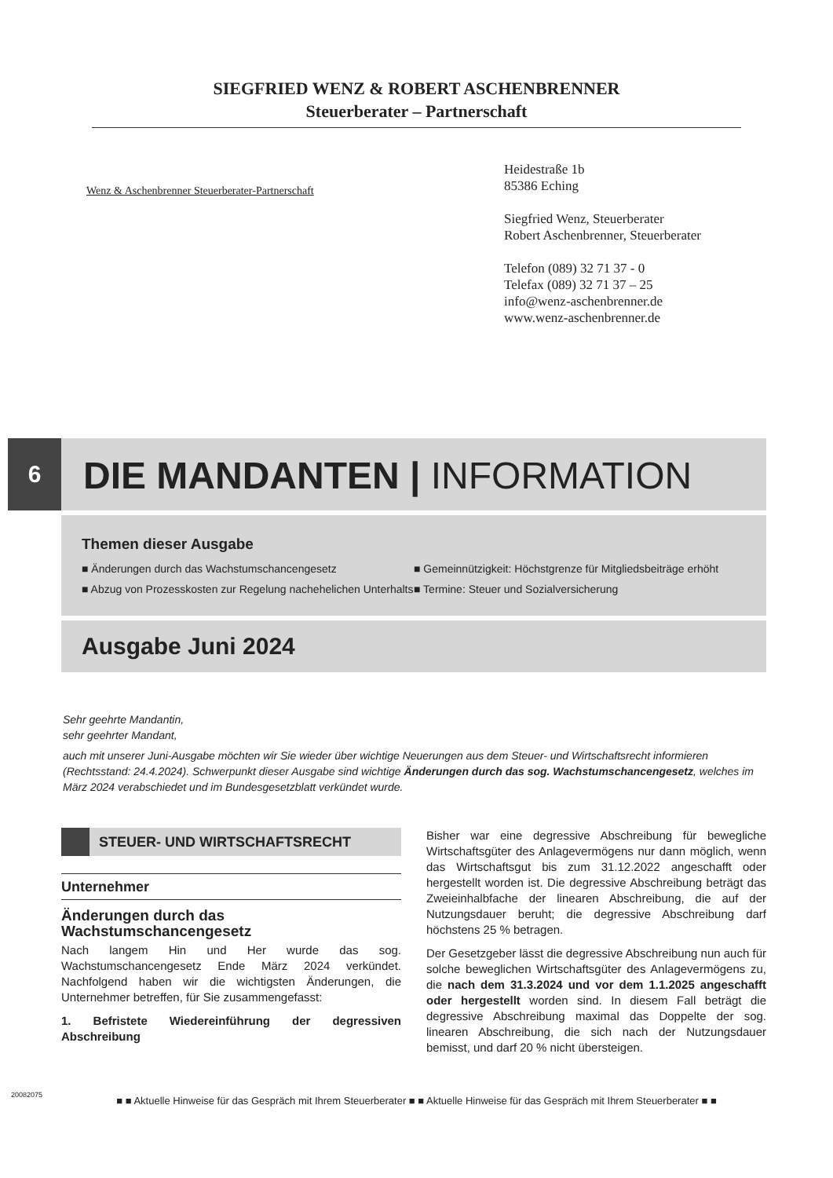SIEGFRIED WENZ & ROBERT ASCHENBRENNER
Steuerberater – Partnerschaft
Wenz & Aschenbrenner Steuerberater-Partnerschaft
Heidestraße 1b
85386 Eching
Siegfried Wenz, Steuerberater
Robert Aschenbrenner, Steuerberater
Telefon (089) 32 71 37 - 0
Telefax (089) 32 71 37 – 25
info@wenz-aschenbrenner.de
www.wenz-aschenbrenner.de
6
DIE MANDANTEN | INFORMATION
Themen dieser Ausgabe
■ Änderungen durch das Wachstumschancengesetz
■ Abzug von Prozesskosten zur Regelung nachehelichen Unterhalts
■ Gemeinnützigkeit: Höchstgrenze für Mitgliedsbeiträge erhöht
■ Termine: Steuer und Sozialversicherung
Ausgabe Juni 2024
Sehr geehrte Mandantin,
sehr geehrter Mandant,
auch mit unserer Juni-Ausgabe möchten wir Sie wieder über wichtige Neuerungen aus dem Steuer- und Wirtschaftsrecht informieren (Rechtsstand: 24.4.2024). Schwerpunkt dieser Ausgabe sind wichtige Änderungen durch das sog. Wachstumschancengesetz, welches im März 2024 verabschiedet und im Bundesgesetzblatt verkündet wurde.
STEUER- UND WIRTSCHAFTSRECHT
Unternehmer
Änderungen durch das Wachstumschancengesetz
Nach langem Hin und Her wurde das sog. Wachstumschancengesetz Ende März 2024 verkündet. Nachfolgend haben wir die wichtigsten Änderungen, die Unternehmer betreffen, für Sie zusammengefasst:
1. Befristete Wiedereinführung der degressiven Abschreibung
Bisher war eine degressive Abschreibung für bewegliche Wirtschaftsgüter des Anlagevermögens nur dann möglich, wenn das Wirtschaftsgut bis zum 31.12.2022 angeschafft oder hergestellt worden ist. Die degressive Abschreibung beträgt das Zweieinhalbfache der linearen Abschreibung, die auf der Nutzungsdauer beruht; die degressive Abschreibung darf höchstens 25 % betragen.
Der Gesetzgeber lässt die degressive Abschreibung nun auch für solche beweglichen Wirtschaftsgüter des Anlagevermögens zu, die nach dem 31.3.2024 und vor dem 1.1.2025 angeschafft oder hergestellt worden sind. In diesem Fall beträgt die degressive Abschreibung maximal das Doppelte der sog. linearen Abschreibung, die sich nach der Nutzungsdauer bemisst, und darf 20 % nicht übersteigen.
■ ■ Aktuelle Hinweise für das Gespräch mit Ihrem Steuerberater ■ ■ Aktuelle Hinweise für das Gespräch mit Ihrem Steuerberater ■ ■
20082075